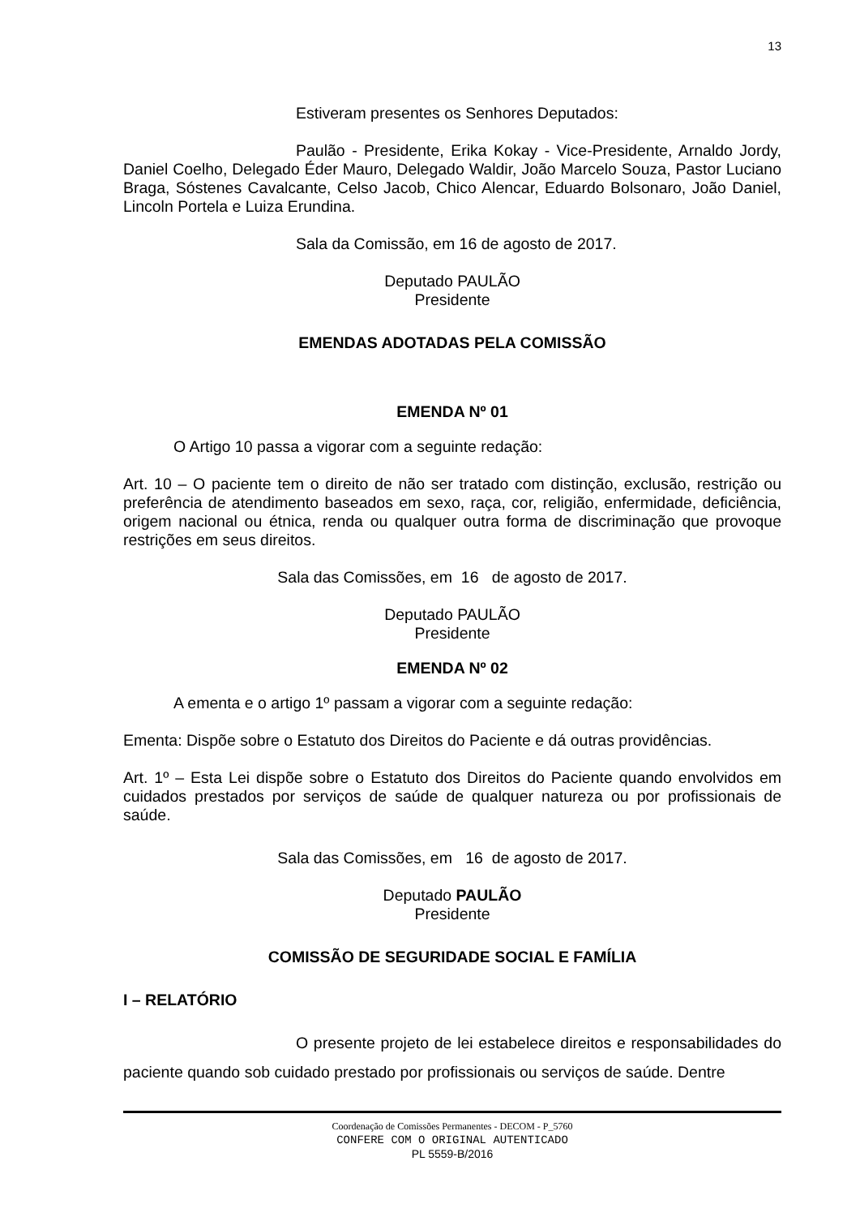13
Estiveram presentes os Senhores Deputados:
Paulão - Presidente, Erika Kokay - Vice-Presidente, Arnaldo Jordy, Daniel Coelho, Delegado Éder Mauro, Delegado Waldir, João Marcelo Souza, Pastor Luciano Braga, Sóstenes Cavalcante, Celso Jacob, Chico Alencar, Eduardo Bolsonaro, João Daniel, Lincoln Portela e Luiza Erundina.
Sala da Comissão, em 16 de agosto de 2017.
Deputado PAULÃO
Presidente
EMENDAS ADOTADAS PELA COMISSÃO
EMENDA Nº 01
O Artigo 10 passa a vigorar com a seguinte redação:
Art. 10 – O paciente tem o direito de não ser tratado com distinção, exclusão, restrição ou preferência de atendimento baseados em sexo, raça, cor, religião, enfermidade, deficiência, origem nacional ou étnica, renda ou qualquer outra forma de discriminação que provoque restrições em seus direitos.
Sala das Comissões, em 16 de agosto de 2017.
Deputado PAULÃO
Presidente
EMENDA Nº 02
A ementa e o artigo 1º passam a vigorar com a seguinte redação:
Ementa: Dispõe sobre o Estatuto dos Direitos do Paciente e dá outras providências.
Art. 1º – Esta Lei dispõe sobre o Estatuto dos Direitos do Paciente quando envolvidos em cuidados prestados por serviços de saúde de qualquer natureza ou por profissionais de saúde.
Sala das Comissões, em 16 de agosto de 2017.
Deputado PAULÃO
Presidente
COMISSÃO DE SEGURIDADE SOCIAL E FAMÍLIA
I – RELATÓRIO
O presente projeto de lei estabelece direitos e responsabilidades do paciente quando sob cuidado prestado por profissionais ou serviços de saúde. Dentre
Coordenação de Comissões Permanentes - DECOM - P_5760
CONFERE COM O ORIGINAL AUTENTICADO
PL 5559-B/2016